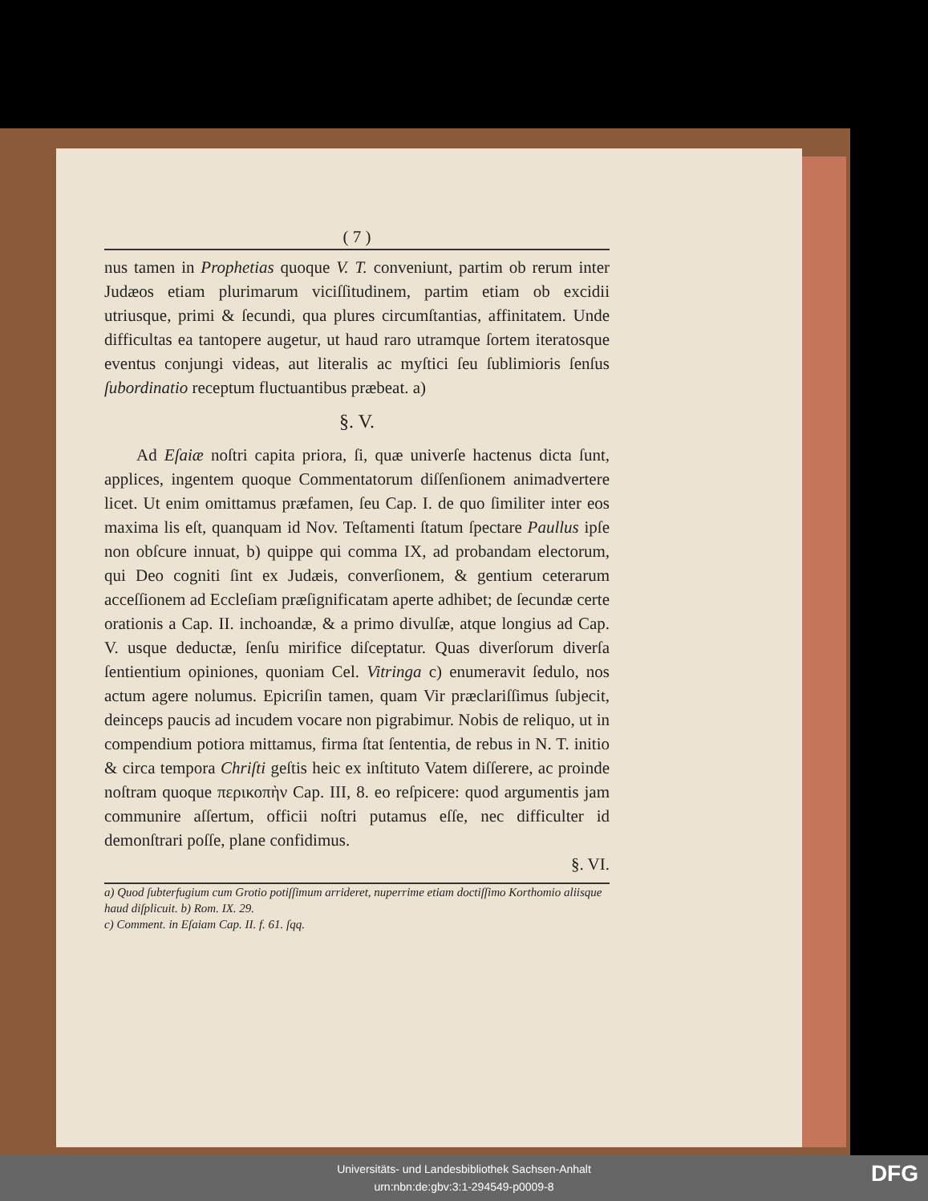( 7 )
nus tamen in Prophetias quoque V. T. conveniunt, partim ob rerum inter Judæos etiam plurimarum viciſſitudinem, partim etiam ob excidii utriusque, primi & ſecundi, qua plures circumſtantias, affinitatem. Unde difficultas ea tantopere augetur, ut haud raro utramque ſortem iteratosque eventus conjungi videas, aut literalis ac myſtici ſeu ſublimioris ſenſus ſubordinatio receptum fluctuantibus præbeat. a)
§. V.
Ad Eſaiæ noſtri capita priora, ſi, quæ univerſe hactenus dicta ſunt, applices, ingentem quoque Commentatorum diſſenſionem animadvertere licet. Ut enim omittamus præfamen, ſeu Cap. I. de quo ſimiliter inter eos maxima lis eſt, quanquam id Nov. Teſtamenti ſtatum ſpectare Paullus ipſe non obſcure innuat, b) quippe qui comma IX, ad probandam electorum, qui Deo cogniti ſint ex Judæis, converſionem, & gentium ceterarum acceſſionem ad Eccleſiam præſignificatam aperte adhibet; de ſecundæ certe orationis a Cap. II. inchoandæ, & a primo divulſæ, atque longius ad Cap. V. usque deductæ, ſenſu mirifice diſceptatur. Quas diverſorum diverſa ſentientium opiniones, quoniam Cel. Vitringa c) enumeravit ſedulo, nos actum agere nolumus. Epicriſin tamen, quam Vir præclariſſimus ſubjecit, deinceps paucis ad incudem vocare non pigrabimur. Nobis de reliquo, ut in compendium potiora mittamus, firma ſtat ſententia, de rebus in N. T. initio & circa tempora Chriſti geſtis heic ex inſtituto Vatem diſſerere, ac proinde noſtram quoque περικοπὴν Cap. III, 8. eo reſpicere: quod argumentis jam communire aſſertum, officii noſtri putamus eſſe, nec difficulter id demonſtrari poſſe, plane confidimus.
§. VI.
a) Quod ſubterfugium cum Grotio potiſſimum arrideret, nuperrime etiam doctiſſimo Korthomio aliisque haud diſplicuit. b) Rom. IX. 29.
c) Comment. in Eſaiam Cap. II. f. 61. ſqq.
Universitäts- und Landesbibliothek Sachsen-Anhalt
urn:nbn:de:gbv:3:1-294549-p0009-8
DFG